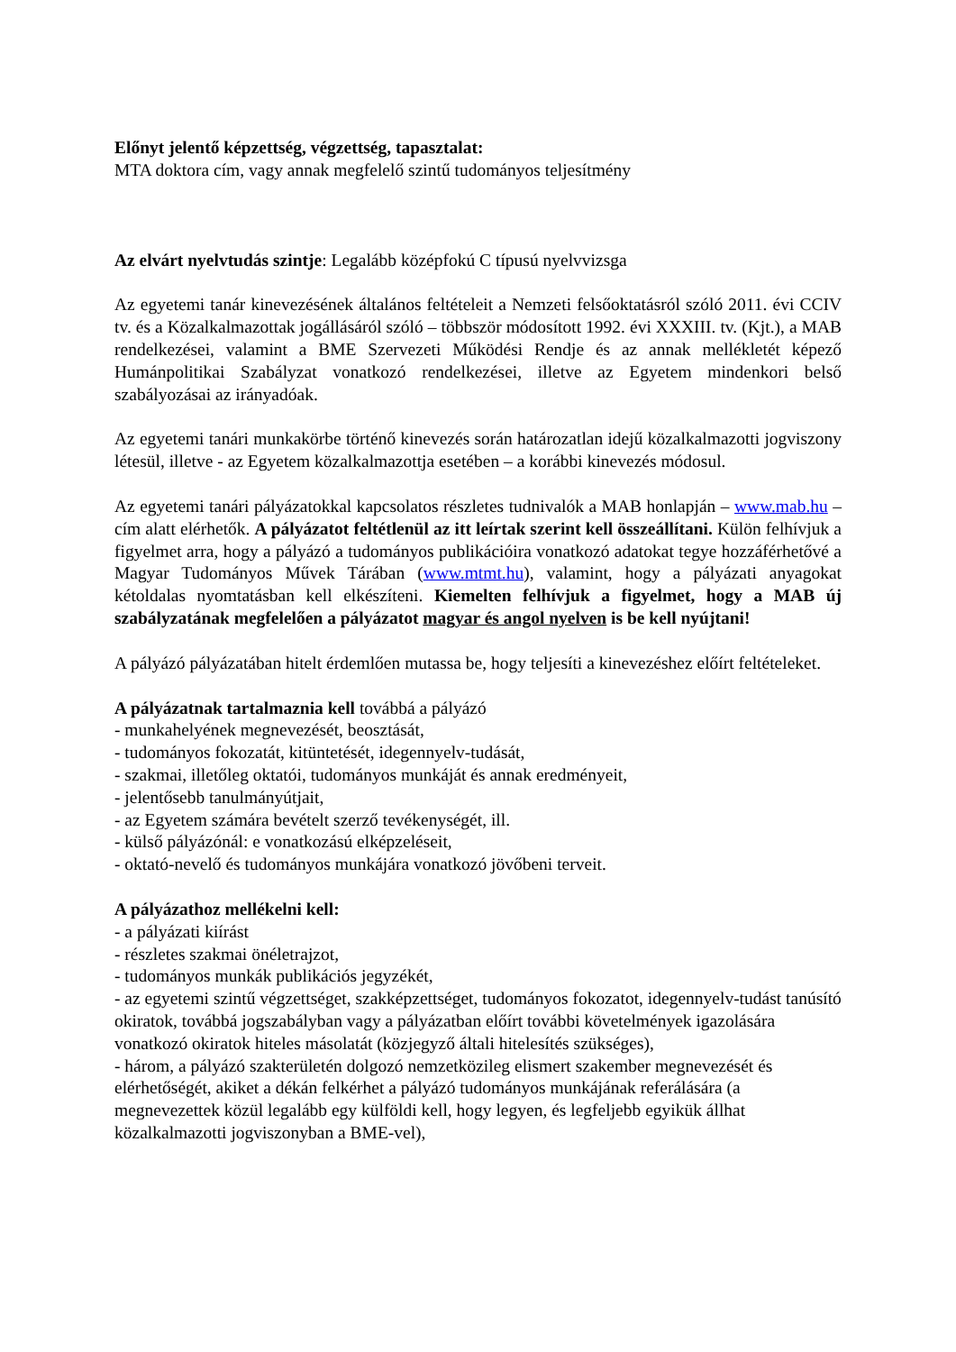Előnyt jelentő képzettség, végzettség, tapasztalat:
MTA doktora cím, vagy annak megfelelő szintű tudományos teljesítmény
Az elvárt nyelvtudás szintje: Legalább középfokú C típusú nyelvvizsga
Az egyetemi tanár kinevezésének általános feltételeit a Nemzeti felsőoktatásról szóló 2011. évi CCIV tv. és a Közalkalmazottak jogállásáról szóló – többször módosított 1992. évi XXXIII. tv. (Kjt.), a MAB rendelkezései, valamint a BME Szervezeti Működési Rendje és az annak mellékletét képező Humánpolitikai Szabályzat vonatkozó rendelkezései, illetve az Egyetem mindenkori belső szabályozásai az irányadóak.
Az egyetemi tanári munkakörbe történő kinevezés során határozatlan idejű közalkalmazotti jogviszony létesül, illetve - az Egyetem közalkalmazottja esetében – a korábbi kinevezés módosul.
Az egyetemi tanári pályázatokkal kapcsolatos részletes tudnivalók a MAB honlapján – www.mab.hu – cím alatt elérhetők. A pályázatot feltétlenül az itt leírtak szerint kell összeállítani. Külön felhívjuk a figyelmet arra, hogy a pályázó a tudományos publikációira vonatkozó adatokat tegye hozzáférhetővé a Magyar Tudományos Művek Tárában (www.mtmt.hu), valamint, hogy a pályázati anyagokat kétoldalas nyomtatásban kell elkészíteni. Kiemelten felhívjuk a figyelmet, hogy a MAB új szabályzatának megfelelően a pályázatot magyar és angol nyelven is be kell nyújtani!
A pályázó pályázatában hitelt érdemlően mutassa be, hogy teljesíti a kinevezéshez előírt feltételeket.
A pályázatnak tartalmaznia kell továbbá a pályázó
- munkahelyének megnevezését, beosztását,
- tudományos fokozatát, kitüntetését, idegennyelv-tudását,
- szakmai, illetőleg oktatói, tudományos munkáját és annak eredményeit,
- jelentősebb tanulmányútjait,
- az Egyetem számára bevételt szerző tevékenységét, ill.
- külső pályázónál: e vonatkozású elképzeléseit,
- oktató-nevelő és tudományos munkájára vonatkozó jövőbeni terveit.
A pályázathoz mellékelni kell:
- a pályázati kiírást
- részletes szakmai önéletrajzot,
- tudományos munkák publikációs jegyzékét,
- az egyetemi szintű végzettséget, szakképzettséget, tudományos fokozatot, idegennyelv-tudást tanúsító okiratok, továbbá jogszabályban vagy a pályázatban előírt további követelmények igazolására vonatkozó okiratok hiteles másolatát (közjegyző általi hitelesítés szükséges),
- három, a pályázó szakterületén dolgozó nemzetközileg elismert szakember megnevezését és elérhetőségét, akiket a dékán felkérhet a pályázó tudományos munkájának referálására (a megnevezettek közül legalább egy külföldi kell, hogy legyen, és legfeljebb egyikük állhat közalkalmazotti jogviszonyban a BME-vel),